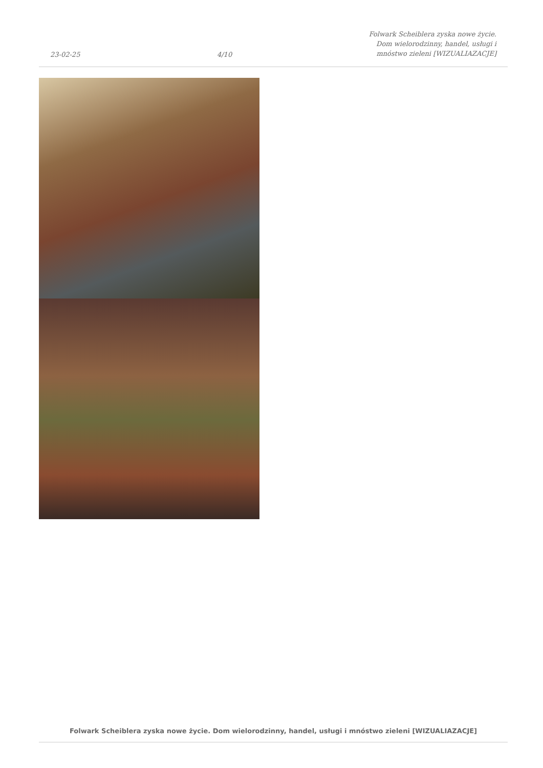23-02-25
4/10
Folwark Scheiblera zyska nowe życie.
Dom wielorodzinny, handel, usługi i
mnóstwo zieleni [WIZUALIAZACJE]
Folwark Scheiblera zyska nowe życie. Dom wielorodzinny, handel, usługi i mnóstwo zieleni [WIZUALIAZACJE]